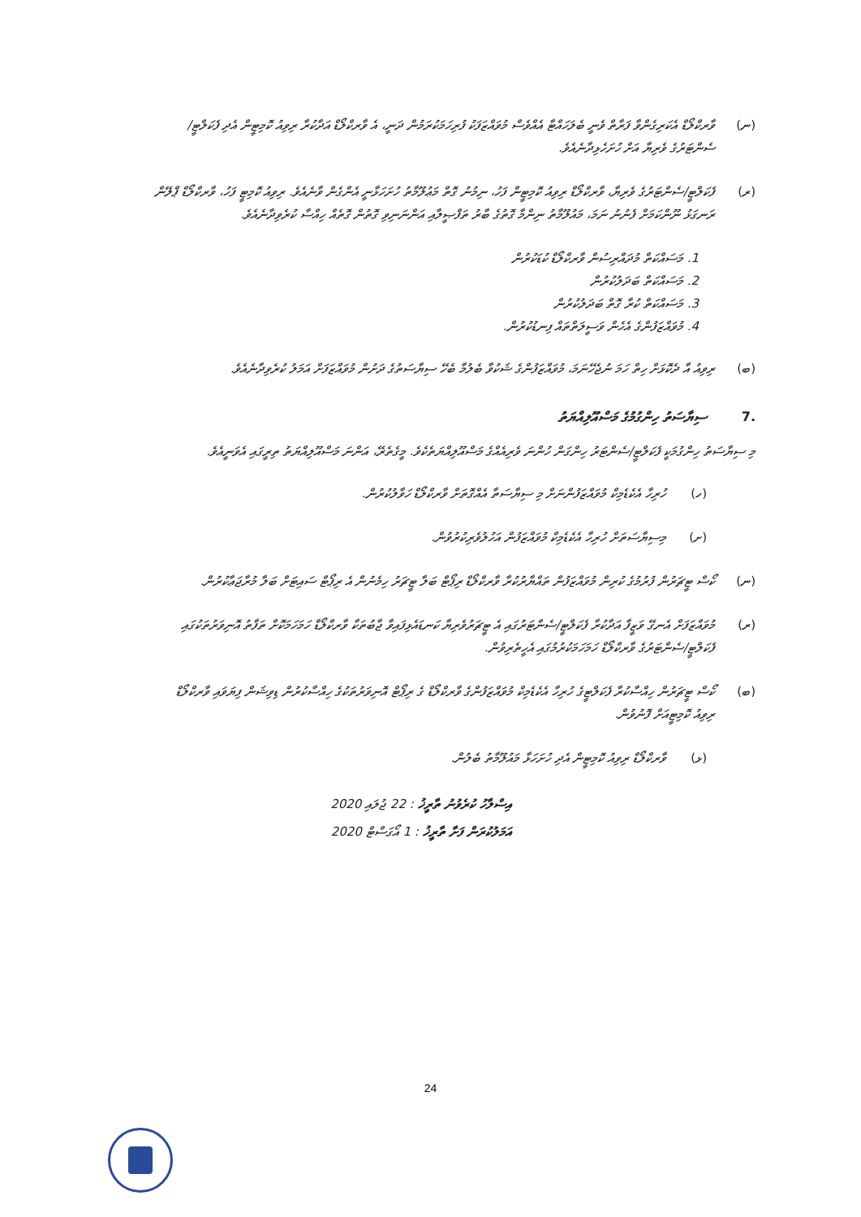(ނ) ވާރކްލޯޑް އެކަރިގެންވާ ފަރާތް ވެނީ ބެލަހައްޓާ އެއްވެސް މުވައްޒަފަކު ފުރިހަމަކުރަމުން ދަނީ، އެ ވާރކްލޯޑް އަދާކުރާ ރިވިއު ކޮމިޓީން އެދި ފެކަލްޓީ/ސެންޓަރުގެ ވެރިޔާ އަށް ހުށަހެޅިދާނެއެވެ.
(ރ) ފެކަލްޓީ/ސެންޓަރުގެ ވެރިޔާ، ވާރކްލޯޑް ރިވިއު ކޮމިޓީން ފަހު، ނިމުނު ގޮތް މަޢުލޫމާތު ހުށަހަޅާނީ އެންގެން ވާނެއެވެ. ރިވިއު ކޮމިޓީ ފަހު، ވާރކްލޯޑް ޕްލޭން ރަނގަޅު ނޫންކަމަށް ފެނުނު ނަމަ، މައުލޫމާތު ނިންމާ ގޮތުގެ ބާރު ތަފްޞީލާއި އަންނަނިވި ގޮތުން ގޮތެއް ހިއްސާ ކުރެވިދާނެއެވެ.
1. މަސައްކަތް މުދައްރިސުން ވާރކްލޯޑް ކުޑަކުރުން
2. މަސައްކަތް ބަދަލުކުރުން
3. މަސައްކަތް ކުރާ ގޮތް ބަދަލުކުރުން
4. މުވައްޒަފުންގެ އެހެން ވަސީލަތްތައް ފިނޑުކުރުން.
(ބ) ރިވިއު އާ ދެކޮޅަށް ހިތް ހަމަ ނުޖެހޭނަމަ، މުވައްޒަފުންގެ ޝަކުވާ ބެލުމާ ބެހޭ ސިޔާސަތުގެ ދަށުން މުވައްޒަފަށް އަމަލު ކުރެވިދާނެއެވެ.
.7 ސިޔާސަތު ހިންގުމުގެ މަސްއޫލިއްޔަތު
މި ސިޔާސަތު ހިންގުމަކީ ފެކަލްޓީ/ސެންޓަރު ހިންގަން ހުންނަ ވެރިއެއްގެ މަސްއޫލިއްޔަތެކެވެ. މީގެތެރޭ، އަންނަ މަސްއޫލިއްޔަތު ތިރީގައި އެވަނީއެވެ.
(ހ) ހުރިހާ އެކެޑެމިކް މުވައްޒަފުންނަށް މި ސިޔާސަތާ އެއްގޮތަށް ވާރކްލޯޑް ހަވާލުކުރުން.
(ށ) މިސިޔާސަތަށް ހުރިހާ އެކެޑެމިކް މުވައްޒަފުން އަހުލުވެރިކުރުވުން.
(ނ) ކޯސް ޓީޗަރުން ފުރުމުގެ ކުރިން މުވައްޒަފުން ތައްޔާރުކުރާ ވާރކްލޯޑް ރިޕޯޓް ބަލާ ޓީޗަރު ހިމެނުން އެ ރިޕޯޓް ސައިޓަށް ބަލާ މުރާޖަޢާކުރުން.
(ރ) މުވައްޒަފަށް އެނގޭ ވަޒީފާ އަދާކުރާ ފެކަލްޓީ/ސެންޓަރުގައި އެ ޓީޗަރުވެރިޔާ ކަނޑައެޅިފައިވާ ޖާބުތަކާ ވާރކްލޯޑް ހަމަހަމަކޮށް ތަފާތު އޮނިވަރުތަކުގައި ފެކަލްޓީ/ސެންޓަރުގެ ވާރކްލޯޑް ހަމަހަމަކުރުމުގައި އެހީތެރިވުން.
(ބ) ކޯސް ޓީޗަރުން ހިއްސާކުރާ ފެކަލްޓީގެ ހުރިހާ އެކެޑެމިކް މުވައްޒަފުންގެ ވާރކްލޯޑް ގެ ރިޕޯޓް އޮނިވަރުތަކުގެ ހިއްސާކުރުން ޑިވިޝަން ފިޔަވައި ވާރކްލޯޑް ރިވިއު ކޮމިޓީއަށް ފޮނުވުން.
(ޅ) ވާރކްލޯޑް ރިވިއު ކޮމިޓީން އެދި ހުށަހަޅާ މައުލޫމާތު ބެލުން.
އިސްލާހު ކުރެވުނު ތާރީޚު : 22 ޖުލައި 2020
އަމަލުކުރަން ފަށާ ތާރީޚު : 1 އޯގަސްޓް 2020
24